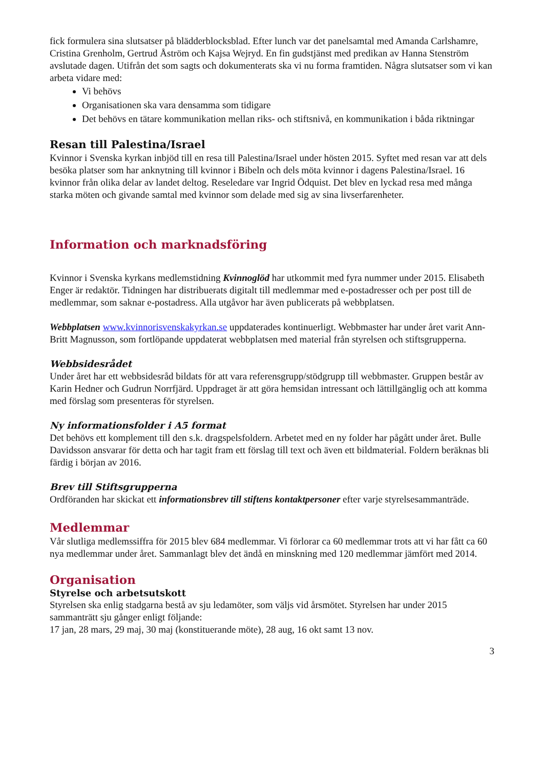fick formulera sina slutsatser på blädderblocksblad. Efter lunch var det panelsamtal med Amanda Carlshamre, Cristina Grenholm, Gertrud Åström och Kajsa Wejryd. En fin gudstjänst med predikan av Hanna Stenström avslutade dagen. Utifrån det som sagts och dokumenterats ska vi nu forma framtiden. Några slutsatser som vi kan arbeta vidare med:
Vi behövs
Organisationen ska vara densamma som tidigare
Det behövs en tätare kommunikation mellan riks- och stiftsnivå, en kommunikation i båda riktningar
Resan till Palestina/Israel
Kvinnor i Svenska kyrkan inbjöd till en resa till Palestina/Israel under hösten 2015. Syftet med resan var att dels besöka platser som har anknytning till kvinnor i Bibeln och dels möta kvinnor i dagens Palestina/Israel. 16 kvinnor från olika delar av landet deltog. Reseledare var Ingrid Ödquist. Det blev en lyckad resa med många starka möten och givande samtal med kvinnor som delade med sig av sina livserfarenheter.
Information och marknadsföring
Kvinnor i Svenska kyrkans medlemstidning Kvinnoglöd har utkommit med fyra nummer under 2015. Elisabeth Enger är redaktör. Tidningen har distribuerats digitalt till medlemmar med e-postadresser och per post till de medlemmar, som saknar e-postadress. Alla utgåvor har även publicerats på webbplatsen.
Webbplatsen www.kvinnorisvenskakyrkan.se uppdaterades kontinuerligt. Webbmaster har under året varit Ann-Britt Magnusson, som fortlöpande uppdaterat webbplatsen med material från styrelsen och stiftsgrupperna.
Webbsidesrådet
Under året har ett webbsidesråd bildats för att vara referensgrupp/stödgrupp till webbmaster. Gruppen består av Karin Hedner och Gudrun Norrfjärd. Uppdraget är att göra hemsidan intressant och lättillgänglig och att komma med förslag som presenteras för styrelsen.
Ny informationsfolder i A5 format
Det behövs ett komplement till den s.k. dragspelsfoldern. Arbetet med en ny folder har pågått under året. Bulle Davidsson ansvarar för detta och har tagit fram ett förslag till text och även ett bildmaterial. Foldern beräknas bli färdig i början av 2016.
Brev till Stiftsgrupperna
Ordföranden har skickat ett informationsbrev till stiftens kontaktpersoner efter varje styrelsesammanträde.
Medlemmar
Vår slutliga medlemssiffra för 2015 blev 684 medlemmar. Vi förlorar ca 60 medlemmar trots att vi har fått ca 60 nya medlemmar under året. Sammanlagt blev det ändå en minskning med 120 medlemmar jämfört med 2014.
Organisation
Styrelse och arbetsutskott
Styrelsen ska enlig stadgarna bestå av sju ledamöter, som väljs vid årsmötet. Styrelsen har under 2015 sammanträtt sju gånger enligt följande:
17 jan, 28 mars, 29 maj, 30 maj (konstituerande möte), 28 aug, 16 okt samt 13 nov.
3